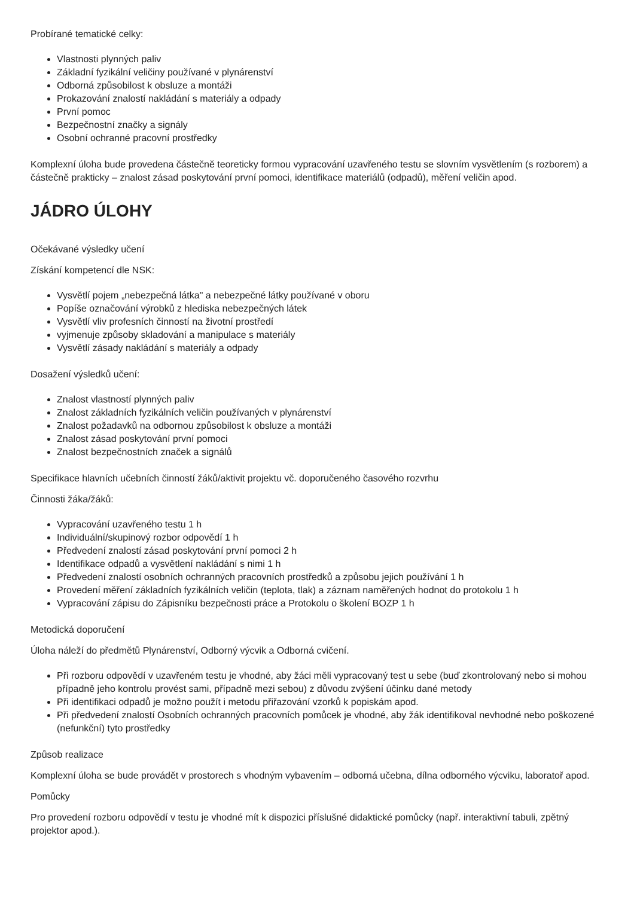Probírané tematické celky:
Vlastnosti plynných paliv
Základní fyzikální veličiny používané v plynárenství
Odborná způsobilost k obsluze a montáži
Prokazování znalostí nakládání s materiály a odpady
První pomoc
Bezpečnostní značky a signály
Osobní ochranné pracovní prostředky
Komplexní úloha bude provedena částečně teoreticky formou vypracování uzavřeného testu se slovním vysvětlením (s rozborem) a částečně prakticky – znalost zásad poskytování první pomoci, identifikace materiálů (odpadů), měření veličin apod.
JÁDRO ÚLOHY
Očekávané výsledky učení
Získání kompetencí dle NSK:
Vysvětlí pojem „nebezpečná látka" a nebezpečné látky používané v oboru
Popíše označování výrobků z hlediska nebezpečných látek
Vysvětlí vliv profesních činností na životní prostředí
vyjmenuje způsoby skladování a manipulace s materiály
Vysvětlí zásady nakládání s materiály a odpady
Dosažení výsledků učení:
Znalost vlastností plynných paliv
Znalost základních fyzikálních veličin používaných v plynárenství
Znalost požadavků na odbornou způsobilost k obsluze a montáži
Znalost zásad poskytování první pomoci
Znalost bezpečnostních značek a signálů
Specifikace hlavních učebních činností žáků/aktivit projektu vč. doporučeného časového rozvrhu
Činnosti žáka/žáků:
Vypracování uzavřeného testu 1 h
Individuální/skupinový rozbor odpovědí 1 h
Předvedení znalostí zásad poskytování první pomoci 2 h
Identifikace odpadů a vysvětlení nakládání s nimi 1 h
Předvedení znalostí osobních ochranných pracovních prostředků a způsobu jejich používání 1 h
Provedení měření základních fyzikálních veličin (teplota, tlak) a záznam naměřených hodnot do protokolu 1 h
Vypracování zápisu do Zápisníku bezpečnosti práce a Protokolu o školení BOZP 1 h
Metodická doporučení
Úloha náleží do předmětů Plynárenství, Odborný výcvik a Odborná cvičení.
Při rozboru odpovědí v uzavřeném testu je vhodné, aby žáci měli vypracovaný test u sebe (buď zkontrolovaný nebo si mohou případně jeho kontrolu provést sami, případně mezi sebou) z důvodu zvýšení účinku dané metody
Při identifikaci odpadů je možno použít i metodu přiřazování vzorků k popiskám apod.
Při předvedení znalostí Osobních ochranných pracovních pomůcek je vhodné, aby žák identifikoval nevhodné nebo poškozené (nefunkční) tyto prostředky
Způsob realizace
Komplexní úloha se bude provádět v prostorech s vhodným vybavením – odborná učebna, dílna odborného výcviku, laboratoř apod.
Pomůcky
Pro provedení rozboru odpovědí v testu je vhodné mít k dispozici příslušné didaktické pomůcky (např. interaktivní tabuli, zpětný projektor apod.).